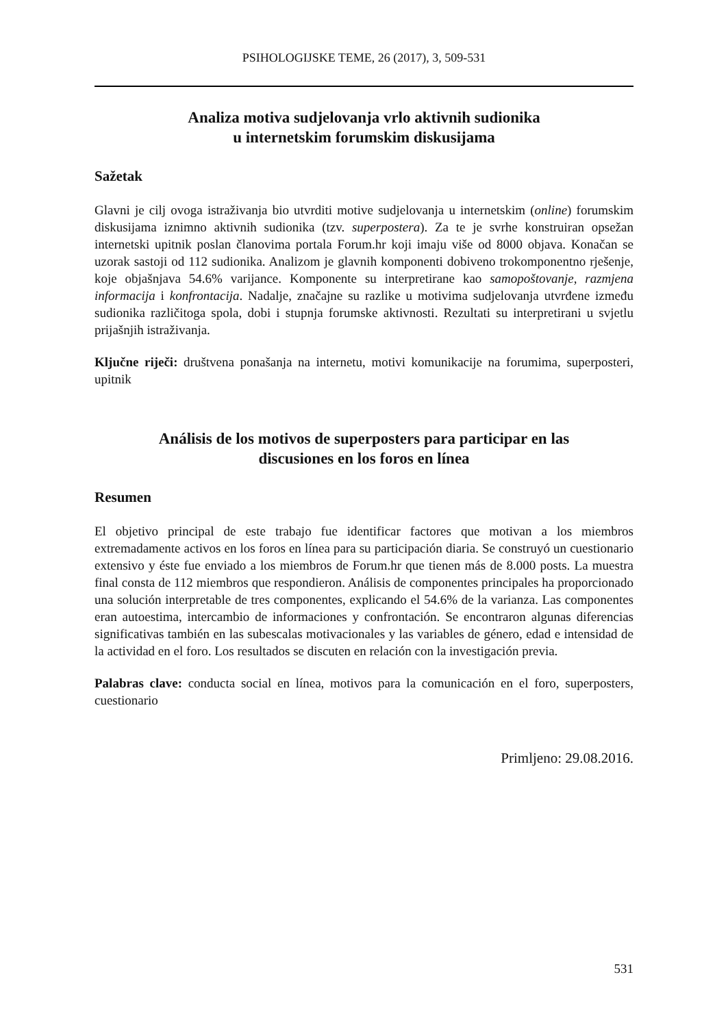PSIHOLOGIJSKE TEME, 26 (2017), 3, 509-531
Analiza motiva sudjelovanja vrlo aktivnih sudionika
u internetskim forumskim diskusijama
Sažetak
Glavni je cilj ovoga istraživanja bio utvrditi motive sudjelovanja u internetskim (online) forumskim diskusijama iznimno aktivnih sudionika (tzv. superpostera). Za te je svrhe konstruiran opsežan internetski upitnik poslan članovima portala Forum.hr koji imaju više od 8000 objava. Konačan se uzorak sastoji od 112 sudionika. Analizom je glavnih komponenti dobiveno trokomponentno rješenje, koje objašnjava 54.6% varijance. Komponente su interpretirane kao samopoštovanje, razmjena informacija i konfrontacija. Nadalje, značajne su razlike u motivima sudjelovanja utvrđene između sudionika različitoga spola, dobi i stupnja forumske aktivnosti. Rezultati su interpretirani u svjetlu prijašnjih istraživanja.
Ključne riječi: društvena ponašanja na internetu, motivi komunikacije na forumima, superposteri, upitnik
Análisis de los motivos de superposters para participar en las
discusiones en los foros en línea
Resumen
El objetivo principal de este trabajo fue identificar factores que motivan a los miembros extremadamente activos en los foros en línea para su participación diaria. Se construyó un cuestionario extensivo y éste fue enviado a los miembros de Forum.hr que tienen más de 8.000 posts. La muestra final consta de 112 miembros que respondieron. Análisis de componentes principales ha proporcionado una solución interpretable de tres componentes, explicando el 54.6% de la varianza. Las componentes eran autoestima, intercambio de informaciones y confrontación. Se encontraron algunas diferencias significativas también en las subescalas motivacionales y las variables de género, edad e intensidad de la actividad en el foro. Los resultados se discuten en relación con la investigación previa.
Palabras clave: conducta social en línea, motivos para la comunicación en el foro, superposters, cuestionario
Primljeno: 29.08.2016.
531